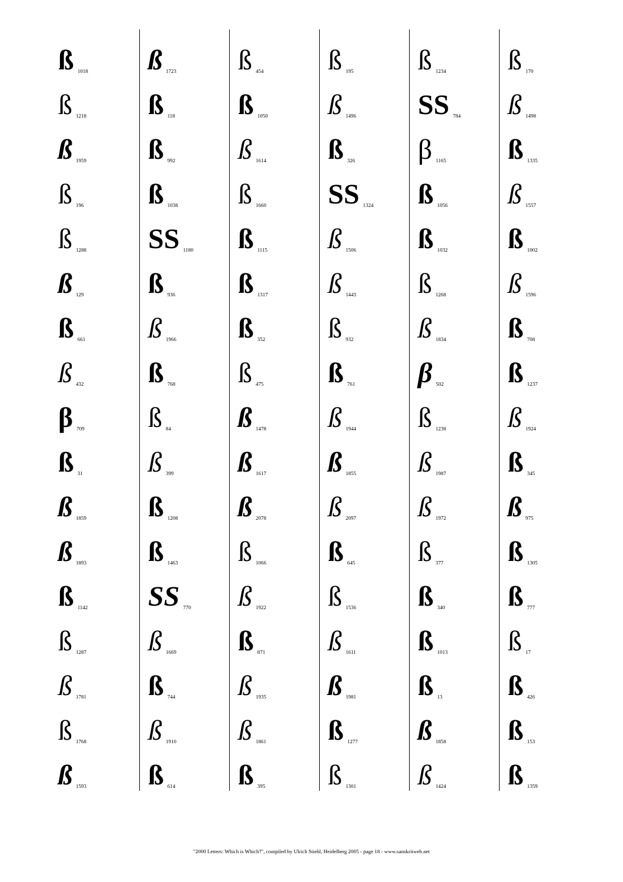ß 1018
ß 1218
ß 1959
ß 196
ß 1288
ß 129
ß 661
ß 432
β 709
ß 31
ß 1859
ß 1893
ß 1142
ß 1287
ß 1781
ß 1768
ß 1593
ß 1723
ß 118
ß 992
ß 1038
SS 1180
ß 936
ß 1966
ß 768
ß 84
ß 399
ß 1208
ß 1463
SS 770
ß 1669
ß 744
ß 1910
ß 614
ß 454
ß 1050
ß 1614
ß 1660
ß 1115
ß 1317
ß 352
ß 475
ß 1478
ß 1617
ß 2078
ß 1066
ß 1922
ß 871
ß 1935
ß 1861
ß 395
ß 195
ß 1496
ß 326
SS 1324
ß 1506
ß 1443
ß 932
ß 761
ß 1944
ß 1855
ß 2097
ß 645
ß 1536
ß 1611
ß 1981
ß 1277
ß 1301
ß 1234
SS 784
β 1165
ß 1056
ß 1032
ß 1268
ß 1834
β 502
ß 1238
ß 1987
ß 1972
ß 377
ß 340
ß 1013
ß 13
ß 1858
ß 1424
ß 170
ß 1498
ß 1335
ß 1557
ß 1002
ß 1596
ß 708
ß 1237
ß 1924
ß 345
ß 975
ß 1305
ß 777
ß 17
ß 426
ß 153
ß 1359
"2000 Letters: Which is Which?", compiled by Ulrich Stiehl, Heidelberg 2005 - page 18 - www.sanskritweb.net